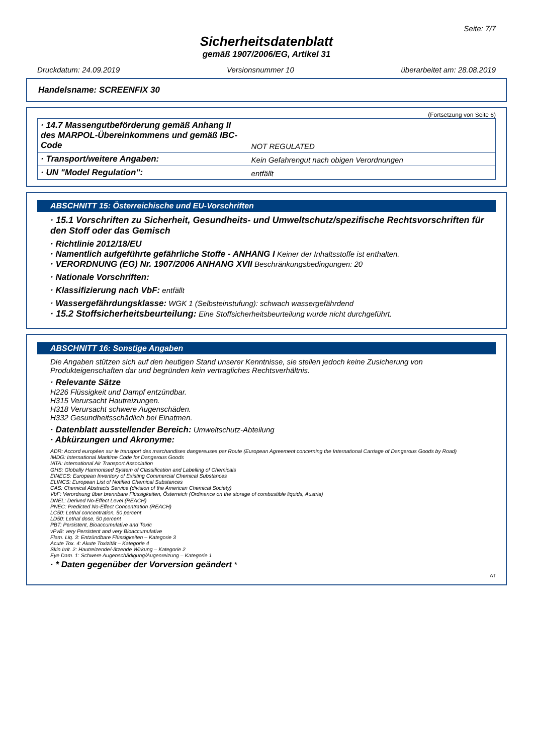Seite: 7/7
Sicherheitsdatenblatt
gemäß 1907/2006/EG, Artikel 31
Druckdatum: 24.09.2019 Versionsnummer 10 überarbeitet am: 28.08.2019
Handelsname: SCREENFIX 30
(Fortsetzung von Seite 6)
| · 14.7 Massengutbeförderung gemäß Anhang II des MARPOL-Übereinkommens und gemäß IBC-Code | NOT REGULATED |
| · Transport/weitere Angaben: | Kein Gefahrengut nach obigen Verordnungen |
| · UN "Model Regulation": | entfällt |
ABSCHNITT 15: Österreichische und EU-Vorschriften
· 15.1 Vorschriften zu Sicherheit, Gesundheits- und Umweltschutz/spezifische Rechtsvorschriften für den Stoff oder das Gemisch
· Richtlinie 2012/18/EU
· Namentlich aufgeführte gefährliche Stoffe - ANHANG I Keiner der Inhaltsstoffe ist enthalten.
· VERORDNUNG (EG) Nr. 1907/2006 ANHANG XVII Beschränkungsbedingungen: 20
· Nationale Vorschriften:
· Klassifizierung nach VbF: entfällt
· Wassergefährdungsklasse: WGK 1 (Selbsteinstufung): schwach wassergefährdend
· 15.2 Stoffsicherheitsbeurteilung: Eine Stoffsicherheitsbeurteilung wurde nicht durchgeführt.
ABSCHNITT 16: Sonstige Angaben
Die Angaben stützen sich auf den heutigen Stand unserer Kenntnisse, sie stellen jedoch keine Zusicherung von Produkteigenschaften dar und begründen kein vertragliches Rechtsverhältnis.
· Relevante Sätze
H226 Flüssigkeit und Dampf entzündbar.
H315 Verursacht Hautreizungen.
H318 Verursacht schwere Augenschäden.
H332 Gesundheitsschädlich bei Einatmen.
· Datenblatt ausstellender Bereich: Umweltschutz-Abteilung
· Abkürzungen und Akronyme:
ADR: Accord européen sur le transport des marchandises dangereuses par Route (European Agreement concerning the International Carriage of Dangerous Goods by Road)
IMDG: International Maritime Code for Dangerous Goods
IATA: International Air Transport Association
GHS: Globally Harmonised System of Classification and Labelling of Chemicals
EINECS: European Inventory of Existing Commercial Chemical Substances
ELINCS: European List of Notified Chemical Substances
CAS: Chemical Abstracts Service (division of the American Chemical Society)
VbF: Verordnung über brennbare Flüssigkeiten, Österreich (Ordinance on the storage of combustible liquids, Austria)
DNEL: Derived No-Effect Level (REACH)
PNEC: Predicted No-Effect Concentration (REACH)
LC50: Lethal concentration, 50 percent
LD50: Lethal dose, 50 percent
PBT: Persistent, Bioaccumulative and Toxic
vPvB: very Persistent and very Bioaccumulative
Flam. Liq. 3: Entzündbare Flüssigkeiten – Kategorie 3
Acute Tox. 4: Akute Toxizität – Kategorie 4
Skin Irrit. 2: Hautreizende/-ätzende Wirkung – Kategorie 2
Eye Dam. 1: Schwere Augenschädigung/Augenreizung – Kategorie 1
· * Daten gegenüber der Vorversion geändert *
AT